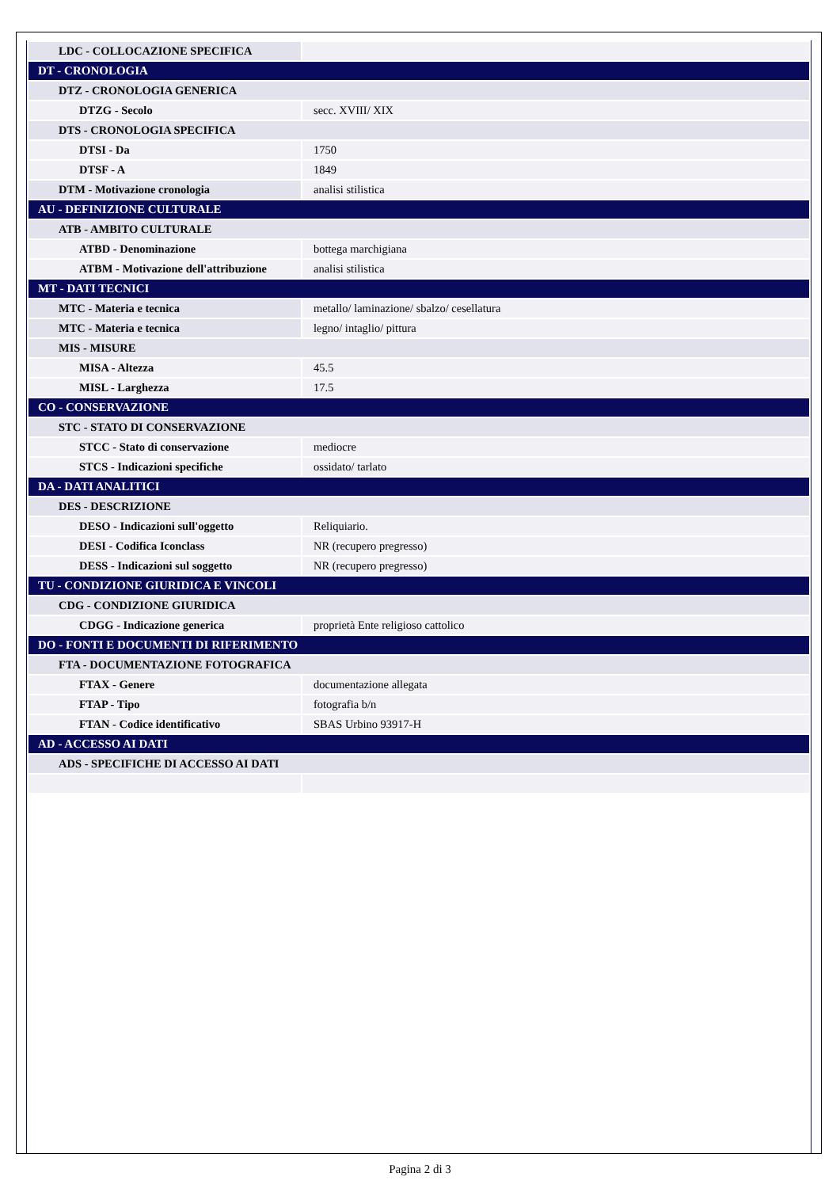| LDC - COLLOCAZIONE SPECIFICA | |
| DT - CRONOLOGIA | |
| DTZ - CRONOLOGIA GENERICA | |
| DTZG - Secolo | secc. XVIII/ XIX |
| DTS - CRONOLOGIA SPECIFICA | |
| DTSI - Da | 1750 |
| DTSF - A | 1849 |
| DTM - Motivazione cronologia | analisi stilistica |
| AU - DEFINIZIONE CULTURALE | |
| ATB - AMBITO CULTURALE | |
| ATBD - Denominazione | bottega marchigiana |
| ATBM - Motivazione dell'attribuzione | analisi stilistica |
| MT - DATI TECNICI | |
| MTC - Materia e tecnica | metallo/ laminazione/ sbalzo/ cesellatura |
| MTC - Materia e tecnica | legno/ intaglio/ pittura |
| MIS - MISURE | |
| MISA - Altezza | 45.5 |
| MISL - Larghezza | 17.5 |
| CO - CONSERVAZIONE | |
| STC - STATO DI CONSERVAZIONE | |
| STCC - Stato di conservazione | mediocre |
| STCS - Indicazioni specifiche | ossidato/ tarlato |
| DA - DATI ANALITICI | |
| DES - DESCRIZIONE | |
| DESO - Indicazioni sull'oggetto | Reliquiario. |
| DESI - Codifica Iconclass | NR (recupero pregresso) |
| DESS - Indicazioni sul soggetto | NR (recupero pregresso) |
| TU - CONDIZIONE GIURIDICA E VINCOLI | |
| CDG - CONDIZIONE GIURIDICA | |
| CDGG - Indicazione generica | proprietà Ente religioso cattolico |
| DO - FONTI E DOCUMENTI DI RIFERIMENTO | |
| FTA - DOCUMENTAZIONE FOTOGRAFICA | |
| FTAX - Genere | documentazione allegata |
| FTAP - Tipo | fotografia b/n |
| FTAN - Codice identificativo | SBAS Urbino 93917-H |
| AD - ACCESSO AI DATI | |
| ADS - SPECIFICHE DI ACCESSO AI DATI | |
Pagina 2 di 3